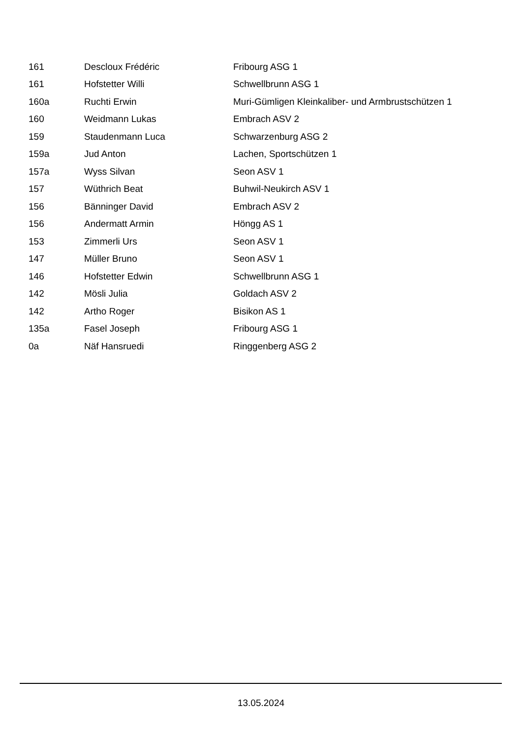| 161 | Descloux Frédéric | Fribourg ASG 1 |
| 161 | Hofstetter Willi | Schwellbrunn ASG 1 |
| 160a | Ruchti Erwin | Muri-Gümligen Kleinkaliber- und Armbrustschützen 1 |
| 160 | Weidmann Lukas | Embrach ASV 2 |
| 159 | Staudenmann Luca | Schwarzenburg ASG 2 |
| 159a | Jud Anton | Lachen, Sportschützen 1 |
| 157a | Wyss Silvan | Seon ASV 1 |
| 157 | Wüthrich Beat | Buhwil-Neukirch ASV 1 |
| 156 | Bänninger David | Embrach ASV 2 |
| 156 | Andermatt Armin | Höngg AS 1 |
| 153 | Zimmerli Urs | Seon ASV 1 |
| 147 | Müller Bruno | Seon ASV 1 |
| 146 | Hofstetter Edwin | Schwellbrunn ASG 1 |
| 142 | Mösli Julia | Goldach ASV 2 |
| 142 | Artho Roger | Bisikon AS 1 |
| 135a | Fasel Joseph | Fribourg ASG 1 |
| 0a | Näf Hansruedi | Ringgenberg ASG 2 |
13.05.2024